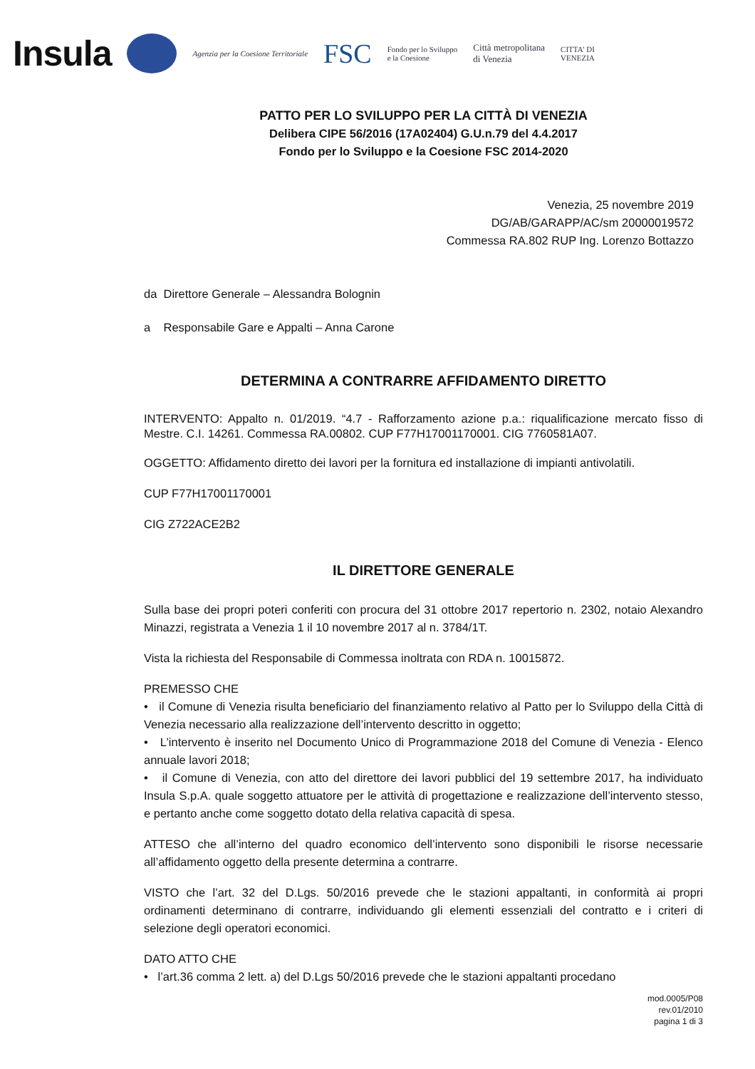Insula
Agenzia per la Coesione Territoriale
FSC
Fondo per lo Sviluppo
e la Coesione
Città metropolitana
di Venezia
CITTA' DI
VENEZIA
PATTO PER LO SVILUPPO PER LA CITTÀ DI VENEZIA
Delibera CIPE 56/2016 (17A02404) G.U.n.79 del 4.4.2017
Fondo per lo Sviluppo e la Coesione FSC 2014-2020
Venezia, 25 novembre 2019
DG/AB/GARAPP/AC/sm 20000019572
Commessa RA.802 RUP Ing. Lorenzo Bottazzo
da Direttore Generale – Alessandra Bolognin
a Responsabile Gare e Appalti – Anna Carone
DETERMINA A CONTRARRE AFFIDAMENTO DIRETTO
INTERVENTO: Appalto n. 01/2019. “4.7 - Rafforzamento azione p.a.: riqualificazione mercato fisso di Mestre. C.I. 14261. Commessa RA.00802. CUP F77H17001170001. CIG 7760581A07.
OGGETTO: Affidamento diretto dei lavori per la fornitura ed installazione di impianti antivolatili.
CUP F77H17001170001
CIG Z722ACE2B2
IL DIRETTORE GENERALE
Sulla base dei propri poteri conferiti con procura del 31 ottobre 2017 repertorio n. 2302, notaio Alexandro Minazzi, registrata a Venezia 1 il 10 novembre 2017 al n. 3784/1T.
Vista la richiesta del Responsabile di Commessa inoltrata con RDA n. 10015872.
PREMESSO CHE
• il Comune di Venezia risulta beneficiario del finanziamento relativo al Patto per lo Sviluppo della Città di Venezia necessario alla realizzazione dell’intervento descritto in oggetto;
• L’intervento è inserito nel Documento Unico di Programmazione 2018 del Comune di Venezia - Elenco annuale lavori 2018;
• il Comune di Venezia, con atto del direttore dei lavori pubblici del 19 settembre 2017, ha individuato Insula S.p.A. quale soggetto attuatore per le attività di progettazione e realizzazione dell’intervento stesso, e pertanto anche come soggetto dotato della relativa capacità di spesa.
ATTESO che all’interno del quadro economico dell’intervento sono disponibili le risorse necessarie all’affidamento oggetto della presente determina a contrarre.
VISTO che l’art. 32 del D.Lgs. 50/2016 prevede che le stazioni appaltanti, in conformità ai propri ordinamenti determinano di contrarre, individuando gli elementi essenziali del contratto e i criteri di selezione degli operatori economici.
DATO ATTO CHE
• l’art.36 comma 2 lett. a) del D.Lgs 50/2016 prevede che le stazioni appaltanti procedano
mod.0005/P08
rev.01/2010
pagina 1 di 3